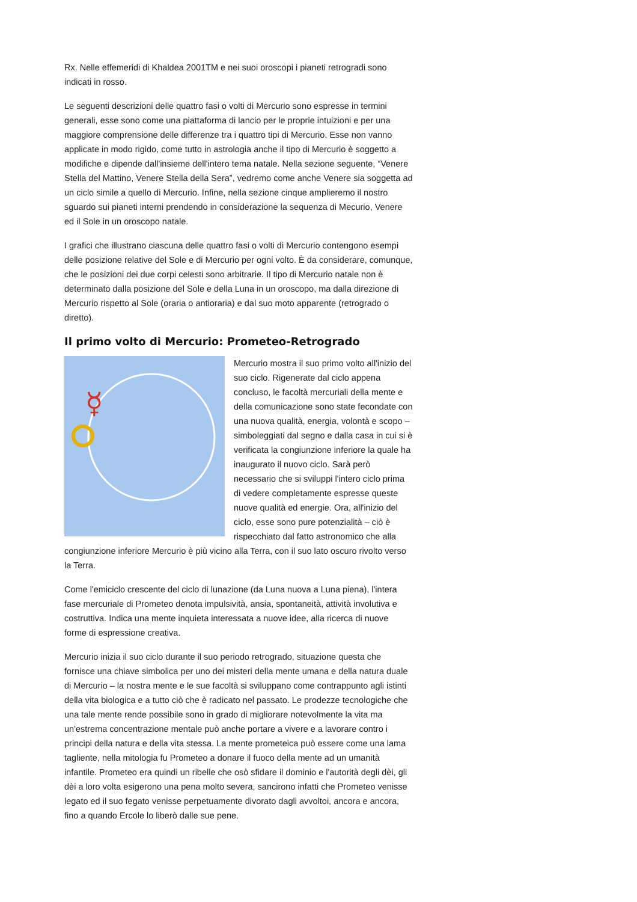Rx. Nelle effemeridi di Khaldea 2001TM e nei suoi oroscopi i pianeti retrogradi sono indicati in rosso.
Le seguenti descrizioni delle quattro fasi o volti di Mercurio sono espresse in termini generali, esse sono come una piattaforma di lancio per le proprie intuizioni e per una maggiore comprensione delle differenze tra i quattro tipi di Mercurio. Esse non vanno applicate in modo rigido, come tutto in astrologia anche il tipo di Mercurio è soggetto a modifiche e dipende dall'insieme dell'intero tema natale. Nella sezione seguente, “Venere Stella del Mattino, Venere Stella della Sera”, vedremo come anche Venere sia soggetta ad un ciclo simile a quello di Mercurio. Infine, nella sezione cinque amplieremo il nostro sguardo sui pianeti interni prendendo in considerazione la sequenza di Mecurio, Venere ed il Sole in un oroscopo natale.
I grafici che illustrano ciascuna delle quattro fasi o volti di Mercurio contengono esempi delle posizione relative del Sole e di Mercurio per ogni volto. È da considerare, comunque, che le posizioni dei due corpi celesti sono arbitrarie. Il tipo di Mercurio natale non è determinato dalla posizione del Sole e della Luna in un oroscopo, ma dalla direzione di Mercurio rispetto al Sole (oraria o antioraria) e dal suo moto apparente (retrogrado o diretto).
Il primo volto di Mercurio: Prometeo-Retrogrado
☿
Mercurio mostra il suo primo volto all'inizio del suo ciclo. Rigenerate dal ciclo appena concluso, le facoltà mercuriali della mente e della comunicazione sono state fecondate con una nuova qualità, energia, volontà e scopo – simboleggiati dal segno e dalla casa in cui si è verificata la congiunzione inferiore la quale ha inaugurato il nuovo ciclo. Sarà però necessario che si sviluppi l'intero ciclo prima di vedere completamente espresse queste nuove qualità ed energie. Ora, all'inizio del ciclo, esse sono pure potenzialità – ciò è rispecchiato dal fatto astronomico che alla congiunzione inferiore Mercurio è più vicino alla Terra, con il suo lato oscuro rivolto verso la Terra.
Come l'emiciclo crescente del ciclo di lunazione (da Luna nuova a Luna piena), l'intera fase mercuriale di Prometeo denota impulsività, ansia, spontaneità, attività involutiva e costruttiva. Indica una mente inquieta interessata a nuove idee, alla ricerca di nuove forme di espressione creativa.
Mercurio inizia il suo ciclo durante il suo periodo retrogrado, situazione questa che fornisce una chiave simbolica per uno dei misteri della mente umana e della natura duale di Mercurio – la nostra mente e le sue facoltà si sviluppano come contrappunto agli istinti della vita biologica e a tutto ciò che è radicato nel passato. Le prodezze tecnologiche che una tale mente rende possibile sono in grado di migliorare notevolmente la vita ma un'estrema concentrazione mentale può anche portare a vivere e a lavorare contro i principi della natura e della vita stessa. La mente prometeica può essere come una lama tagliente, nella mitologia fu Prometeo a donare il fuoco della mente ad un umanità infantile. Prometeo era quindi un ribelle che osò sfidare il dominio e l'autorità degli dèi, gli dèi a loro volta esigerono una pena molto severa, sancirono infatti che Prometeo venisse legato ed il suo fegato venisse perpetuamente divorato dagli avvoltoi, ancora e ancora, fino a quando Ercole lo liberò dalle sue pene.